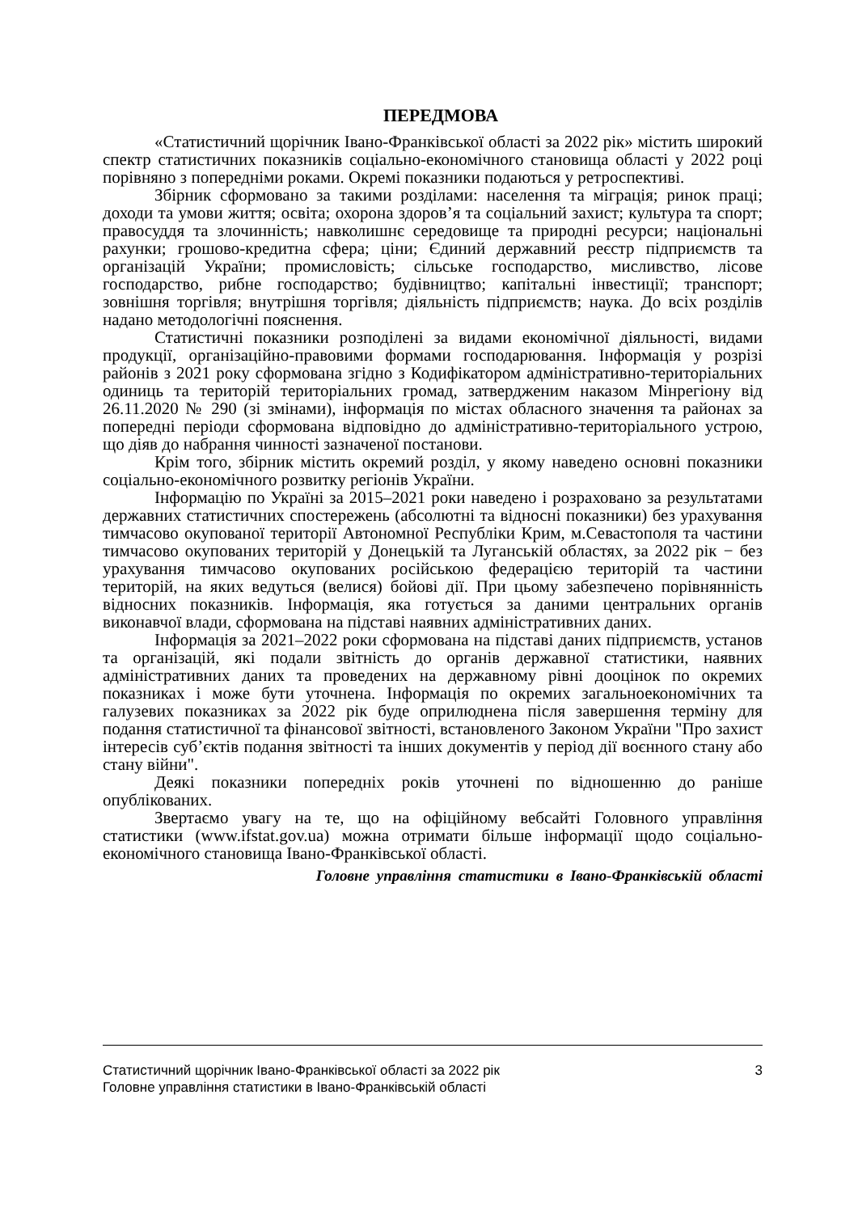ПЕРЕДМОВА
«Статистичний щорічник Івано-Франківської області за 2022 рік» містить широкий спектр статистичних показників соціально-економічного становища області у 2022 році порівняно з попередніми роками. Окремі показники подаються у ретроспективі.
Збірник сформовано за такими розділами: населення та міграція; ринок праці; доходи та умови життя; освіта; охорона здоров’я та соціальний захист; культура та спорт; правосуддя та злочинність; навколишнє середовище та природні ресурси; національні рахунки; грошово-кредитна сфера; ціни; Єдиний державний реєстр підприємств та організацій України; промисловість; сільське господарство, мисливство, лісове господарство, рибне господарство; будівництво; капітальні інвестиції; транспорт; зовнішня торгівля; внутрішня торгівля; діяльність підприємств; наука. До всіх розділів надано методологічні пояснення.
Статистичні показники розподілені за видами економічної діяльності, видами продукції, організаційно-правовими формами господарювання. Інформація у розрізі районів з 2021 року сформована згідно з Кодифікатором адміністративно-територіальних одиниць та територій територіальних громад, затвердженим наказом Мінрегіону від 26.11.2020 № 290 (зі змінами), інформація по містах обласного значення та районах за попередні періоди сформована відповідно до адміністративно-територіального устрою, що діяв до набрання чинності зазначеної постанови.
Крім того, збірник містить окремий розділ, у якому наведено основні показники соціально-економічного розвитку регіонів України.
Інформацію по Україні за 2015–2021 роки наведено і розраховано за результатами державних статистичних спостережень (абсолютні та відносні показники) без урахування тимчасово окупованої території Автономної Республіки Крим, м.Севастополя та частини тимчасово окупованих територій у Донецькій та Луганській областях, за 2022 рік − без урахування тимчасово окупованих російською федерацією територій та частини територій, на яких ведуться (велися) бойові дії. При цьому забезпечено порівнянність відносних показників. Інформація, яка готується за даними центральних органів виконавчої влади, сформована на підставі наявних адміністративних даних.
Інформація за 2021–2022 роки сформована на підставі даних підприємств, установ та організацій, які подали звітність до органів державної статистики, наявних адміністративних даних та проведених на державному рівні дооцінок по окремих показниках і може бути уточнена. Інформація по окремих загальноекономічних та галузевих показниках за 2022 рік буде оприлюднена після завершення терміну для подання статистичної та фінансової звітності, встановленого Законом України "Про захист інтересів суб’єктів подання звітності та інших документів у період дії воєнного стану або стану війни".
Деякі показники попередніх років уточнені по відношенню до раніше опублікованих.
Звертаємо увагу на те, що на офіційному вебсайті Головного управління статистики (www.ifstat.gov.ua) можна отримати більше інформації щодо соціально-економічного становища Івано-Франківської області.
Головне управління статистики в Івано-Франківській області
Статистичний щорічник Івано-Франківської області за 2022 рік 3
Головне управління статистики в Івано-Франківській області